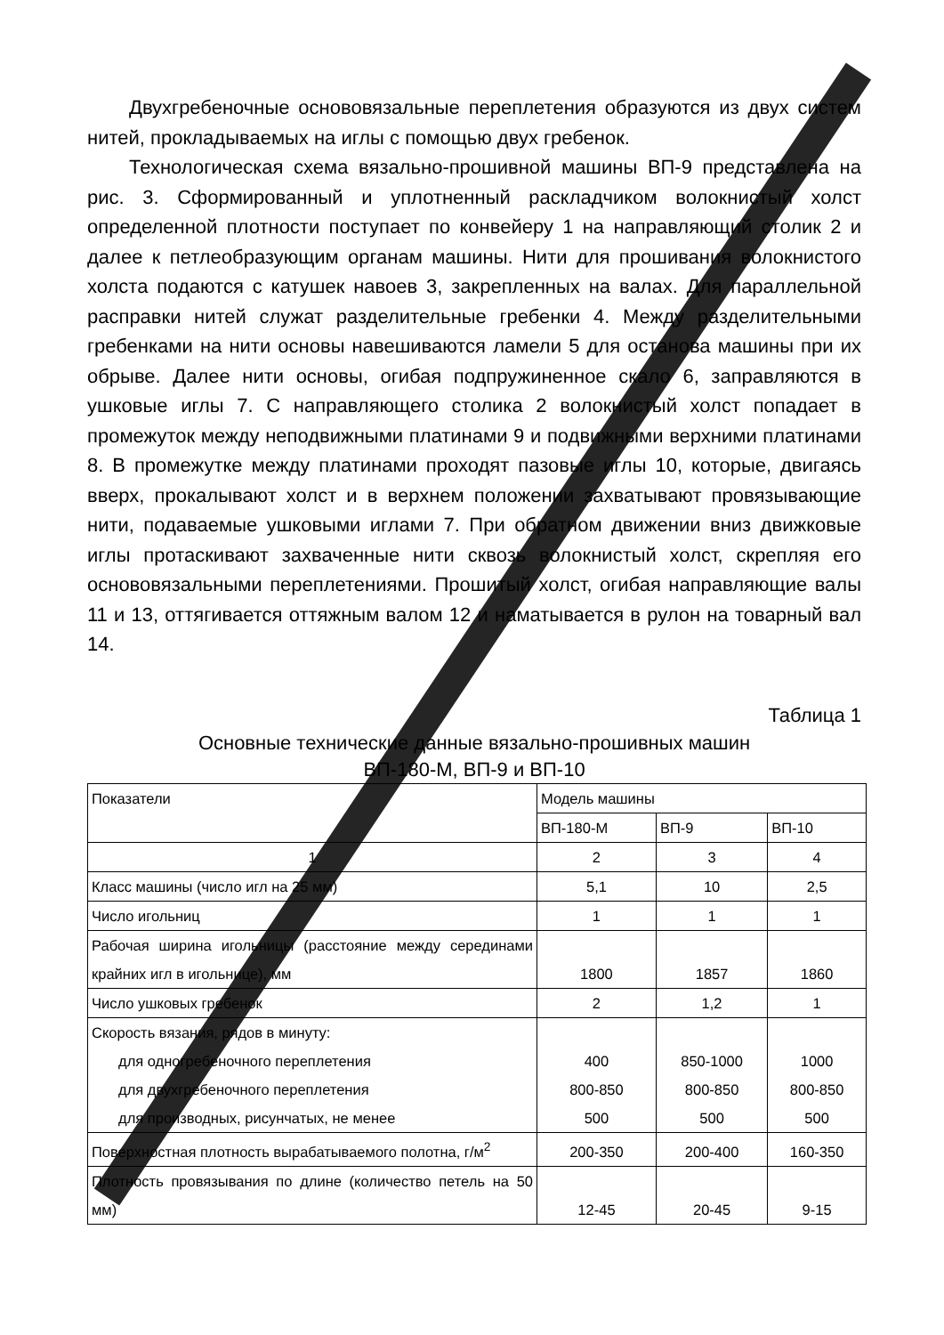Двухгребеночные основовязальные переплетения образуются из двух систем нитей, прокладываемых на иглы с помощью двух гребенок.
Технологическая схема вязально-прошивной машины ВП-9 представлена на рис. 3. Сформированный и уплотненный раскладчиком волокнистый холст определенной плотности поступает по конвейеру 1 на направляющий столик 2 и далее к петлеобразующим органам машины. Нити для прошивания волокнистого холста подаются с катушек навоев 3, закрепленных на валах. Для параллельной расправки нитей служат разделительные гребенки 4. Между разделительными гребенками на нити основы навешиваются ламели 5 для останова машины при их обрыве. Далее нити основы, огибая подпружиненное скало 6, заправляются в ушковые иглы 7. С направляющего столика 2 волокнистый холст попадает в промежуток между неподвижными платинами 9 и подвижными верхними платинами 8. В промежутке между платинами проходят пазовые иглы 10, которые, двигаясь вверх, прокалывают холст и в верхнем положении захватывают провязывающие нити, подаваемые ушковыми иглами 7. При обратном движении вниз движковые иглы протаскивают захваченные нити сквозь волокнистый холст, скрепляя его основовязальными переплетениями. Прошитый холст, огибая направляющие валы 11 и 13, оттягивается оттяжным валом 12 и наматывается в рулон на товарный вал 14.
Таблица 1
Основные технические данные вязально-прошивных машин
ВП-180-М, ВП-9 и ВП-10
| Показатели | Модель машины | | |
| --- | --- | --- | --- |
| | ВП-180-М | ВП-9 | ВП-10 |
| 1 | 2 | 3 | 4 |
| Класс машины (число игл на 25 мм) | 5,1 | 10 | 2,5 |
| Число игольниц | 1 | 1 | 1 |
| Рабочая ширина игольницы (расстояние между серединами крайних игл в игольнице), мм | 1800 | 1857 | 1860 |
| Число ушковых гребенок | 2 | 1,2 | 1 |
| Скорость вязания, рядов в минуту: для одногребеночного переплетения для двухгребеночного переплетения для производных, рисунчатых, не менее | 400 800-850 500 | 850-1000 800-850 500 | 1000 800-850 500 |
| Поверхностная плотность вырабатываемого полотна, г/м<sup>2</sup> | 200-350 | 200-400 | 160-350 |
| Плотность провязывания по длине (количество петель на 50 мм) | 12-45 | 20-45 | 9-15 |